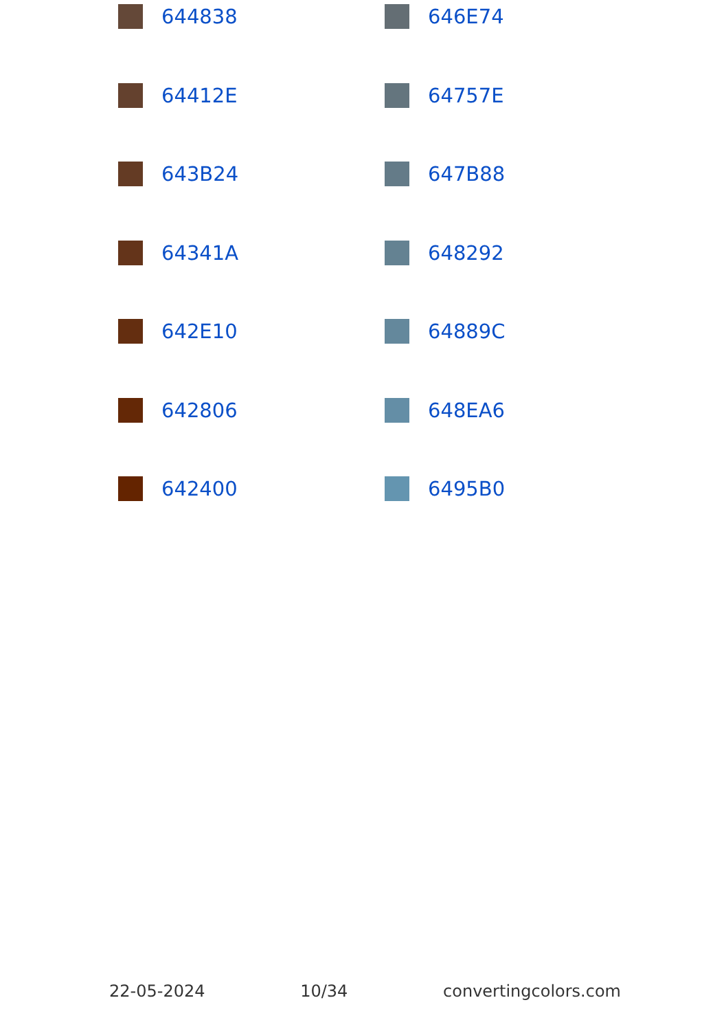644838
646E74
64412E
64757E
643B24
647B88
64341A
648292
642E10
64889C
642806
648EA6
642400
6495B0
22-05-2024 10/34 convertingcolors.com